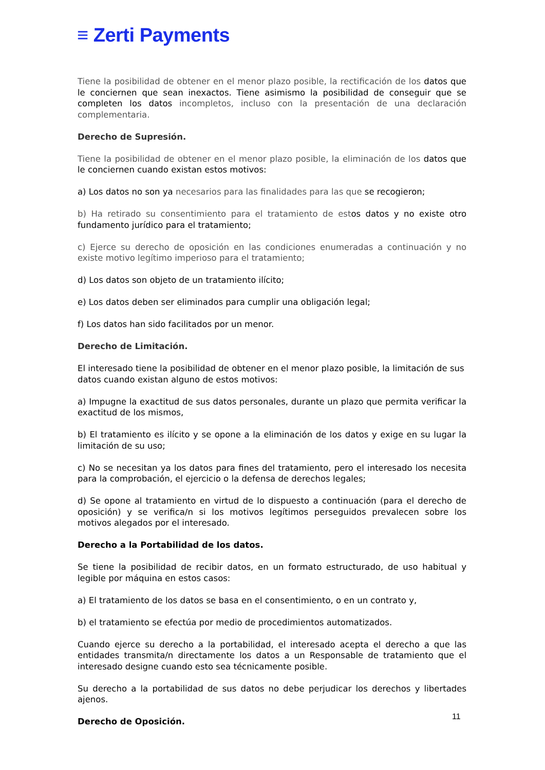≡ Zerti Payments
Tiene la posibilidad de obtener en el menor plazo posible, la rectificación de los datos que le conciernen que sean inexactos. Tiene asimismo la posibilidad de conseguir que se completen los datos incompletos, incluso con la presentación de una declaración complementaria.
Derecho de Supresión.
Tiene la posibilidad de obtener en el menor plazo posible, la eliminación de los datos que le conciernen cuando existan estos motivos:
a) Los datos no son ya necesarios para las finalidades para las que se recogieron;
b) Ha retirado su consentimiento para el tratamiento de estos datos y no existe otro fundamento jurídico para el tratamiento;
c) Ejerce su derecho de oposición en las condiciones enumeradas a continuación y no existe motivo legítimo imperioso para el tratamiento;
d) Los datos son objeto de un tratamiento ilícito;
e) Los datos deben ser eliminados para cumplir una obligación legal;
f) Los datos han sido facilitados por un menor.
Derecho de Limitación.
El interesado tiene la posibilidad de obtener en el menor plazo posible, la limitación de sus datos cuando existan alguno de estos motivos:
a) Impugne la exactitud de sus datos personales, durante un plazo que permita verificar la exactitud de los mismos,
b) El tratamiento es ilícito y se opone a la eliminación de los datos y exige en su lugar la limitación de su uso;
c) No se necesitan ya los datos para fines del tratamiento, pero el interesado los necesita para la comprobación, el ejercicio o la defensa de derechos legales;
d) Se opone al tratamiento en virtud de lo dispuesto a continuación (para el derecho de oposición) y se verifica/n si los motivos legítimos perseguidos prevalecen sobre los motivos alegados por el interesado.
Derecho a la Portabilidad de los datos.
Se tiene la posibilidad de recibir datos, en un formato estructurado, de uso habitual y legible por máquina en estos casos:
a) El tratamiento de los datos se basa en el consentimiento, o en un contrato y,
b) el tratamiento se efectúa por medio de procedimientos automatizados.
Cuando ejerce su derecho a la portabilidad, el interesado acepta el derecho a que las entidades transmita/n directamente los datos a un Responsable de tratamiento que el interesado designe cuando esto sea técnicamente posible.
Su derecho a la portabilidad de sus datos no debe perjudicar los derechos y libertades ajenos.
Derecho de Oposición.
11